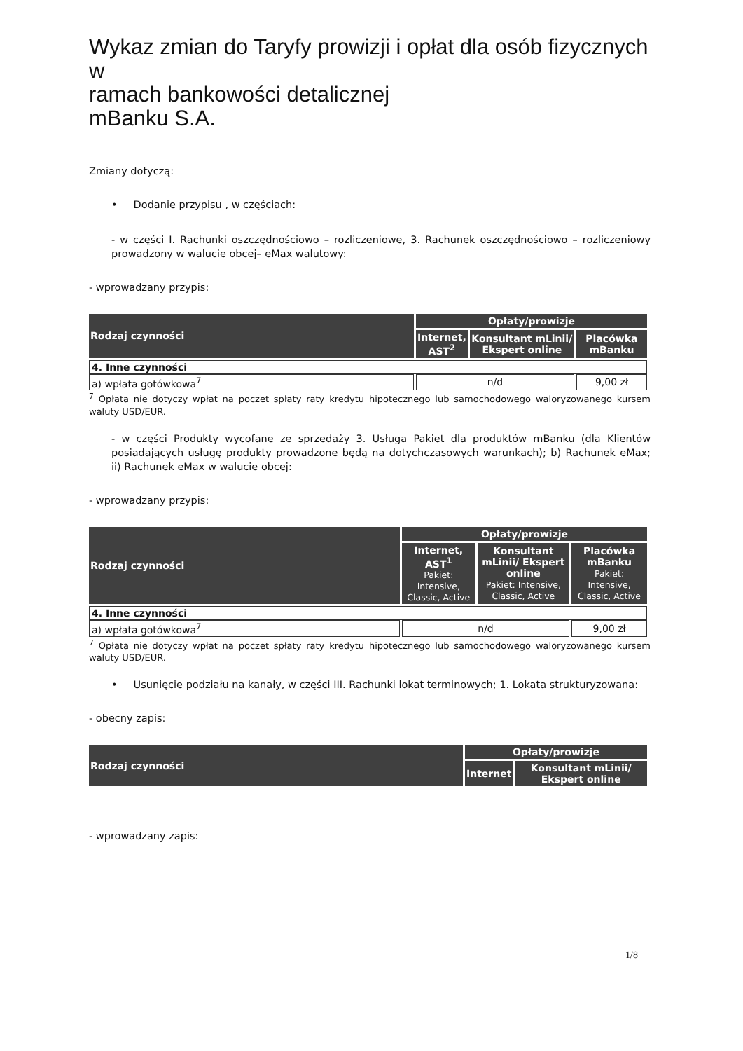Wykaz zmian do Taryfy prowizji i opłat dla osób fizycznych w
ramach bankowości detalicznej
mBanku S.A.
Zmiany dotyczą:
• Dodanie przypisu , w częściach:
- w części I. Rachunki oszczędnościowo – rozliczeniowe, 3. Rachunek oszczędnościowo – rozliczeniowy prowadzony w walucie obcej– eMax walutowy:
- wprowadzany przypis:
| Rodzaj czynności | Opłaty/prowizje | | |
| --- | --- | --- | --- |
| | Internet, AST<sup>2</sup> | Konsultant mLinii/ Ekspert online | Placówka mBanku |
| 4. Inne czynności | | | |
| a) wpłata gotówkowa<sup>7</sup> | n/d | | 9,00 zł |
<sup>7</sup> Opłata nie dotyczy wpłat na poczet spłaty raty kredytu hipotecznego lub samochodowego waloryzowanego kursem waluty USD/EUR.
- w części Produkty wycofane ze sprzedaży 3. Usługa Pakiet dla produktów mBanku (dla Klientów posiadających usługę produkty prowadzone będą na dotychczasowych warunkach); b) Rachunek eMax; ii) Rachunek eMax w walucie obcej:
- wprowadzany przypis:
| Rodzaj czynności | Opłaty/prowizje | | |
| --- | --- | --- | --- |
| | Internet, AST<sup>1</sup> Pakiet: Intensive, Classic, Active | Konsultant mLinii/ Ekspert online Pakiet: Intensive, Classic, Active | Placówka mBanku Pakiet: Intensive, Classic, Active |
| 4. Inne czynności | | | |
| a) wpłata gotówkowa<sup>7</sup> | n/d | | 9,00 zł |
<sup>7</sup> Opłata nie dotyczy wpłat na poczet spłaty raty kredytu hipotecznego lub samochodowego waloryzowanego kursem waluty USD/EUR.
• Usunięcie podziału na kanały, w części III. Rachunki lokat terminowych; 1. Lokata strukturyzowana:
- obecny zapis:
| Rodzaj czynności | Opłaty/prowizje | |
| --- | --- | --- |
| | Internet | Konsultant mLinii/ Ekspert online |
- wprowadzany zapis:
1/8